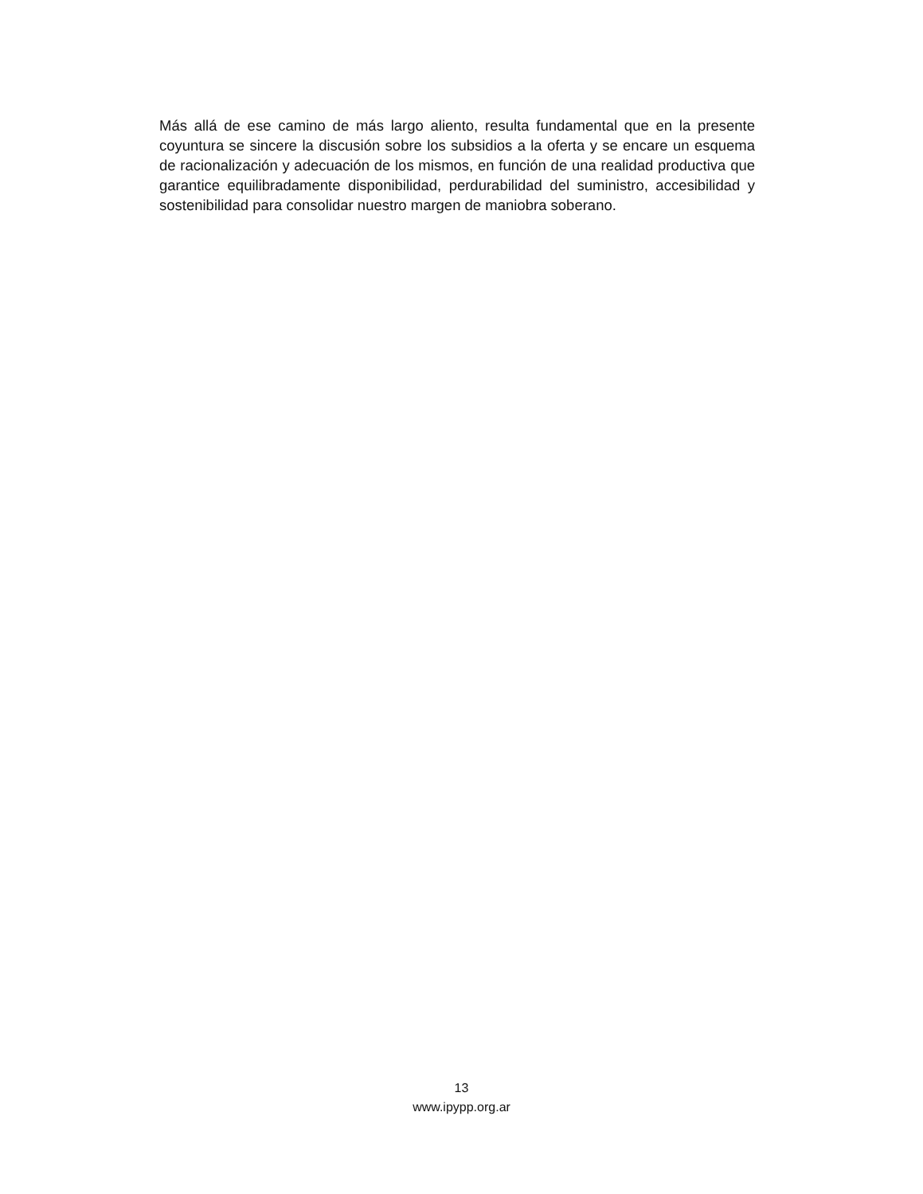Más allá de ese camino de más largo aliento, resulta fundamental que en la presente coyuntura se sincere la discusión sobre los subsidios a la oferta y se encare un esquema de racionalización y adecuación de los mismos, en función de una realidad productiva que garantice equilibradamente disponibilidad, perdurabilidad del suministro, accesibilidad y sostenibilidad para consolidar nuestro margen de maniobra soberano.
13
www.ipypp.org.ar